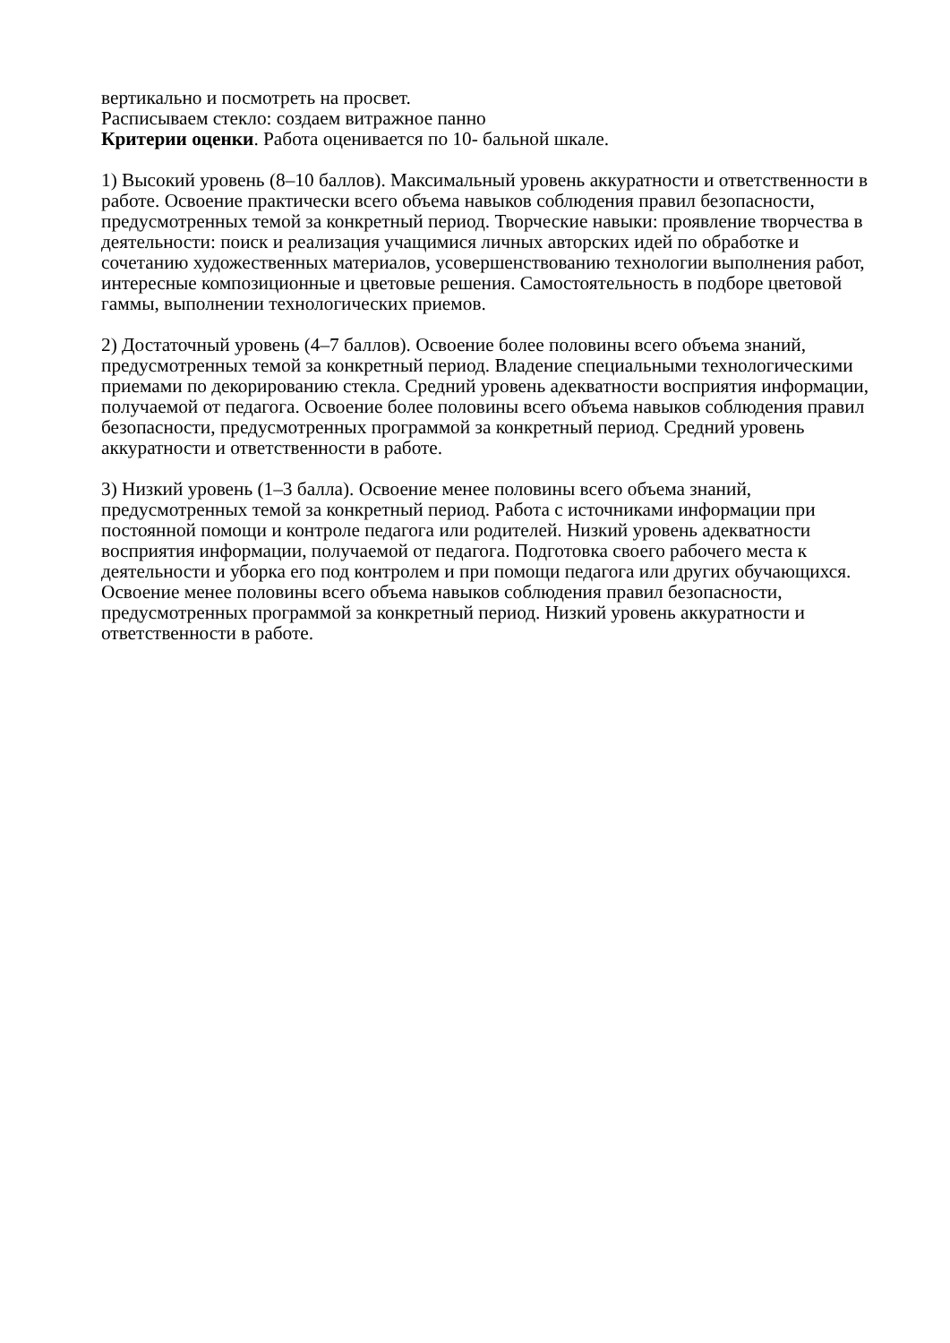вертикально и посмотреть на просвет.
Расписываем стекло: создаем витражное панно
Критерии оценки. Работа оценивается по 10- бальной шкале.
1) Высокий уровень (8–10 баллов). Максимальный уровень аккуратности и ответственности в работе. Освоение практически всего объема навыков соблюдения правил безопасности, предусмотренных темой за конкретный период. Творческие навыки: проявление творчества в деятельности: поиск и реализация учащимися личных авторских идей по обработке и сочетанию художественных материалов, усовершенствованию технологии выполнения работ, интересные композиционные и цветовые решения. Самостоятельность в подборе цветовой гаммы, выполнении технологических приемов.
2) Достаточный уровень (4–7 баллов). Освоение более половины всего объема знаний, предусмотренных темой за конкретный период. Владение специальными технологическими приемами по декорированию стекла. Средний уровень адекватности восприятия информации, получаемой от педагога. Освоение более половины всего объема навыков соблюдения правил безопасности, предусмотренных программой за конкретный период. Средний уровень аккуратности и ответственности в работе.
3) Низкий уровень (1–3 балла). Освоение менее половины всего объема знаний, предусмотренных темой за конкретный период. Работа с источниками информации при постоянной помощи и контроле педагога или родителей. Низкий уровень адекватности восприятия информации, получаемой от педагога. Подготовка своего рабочего места к деятельности и уборка его под контролем и при помощи педагога или других обучающихся. Освоение менее половины всего объема навыков соблюдения правил безопасности, предусмотренных программой за конкретный период. Низкий уровень аккуратности и ответственности в работе.